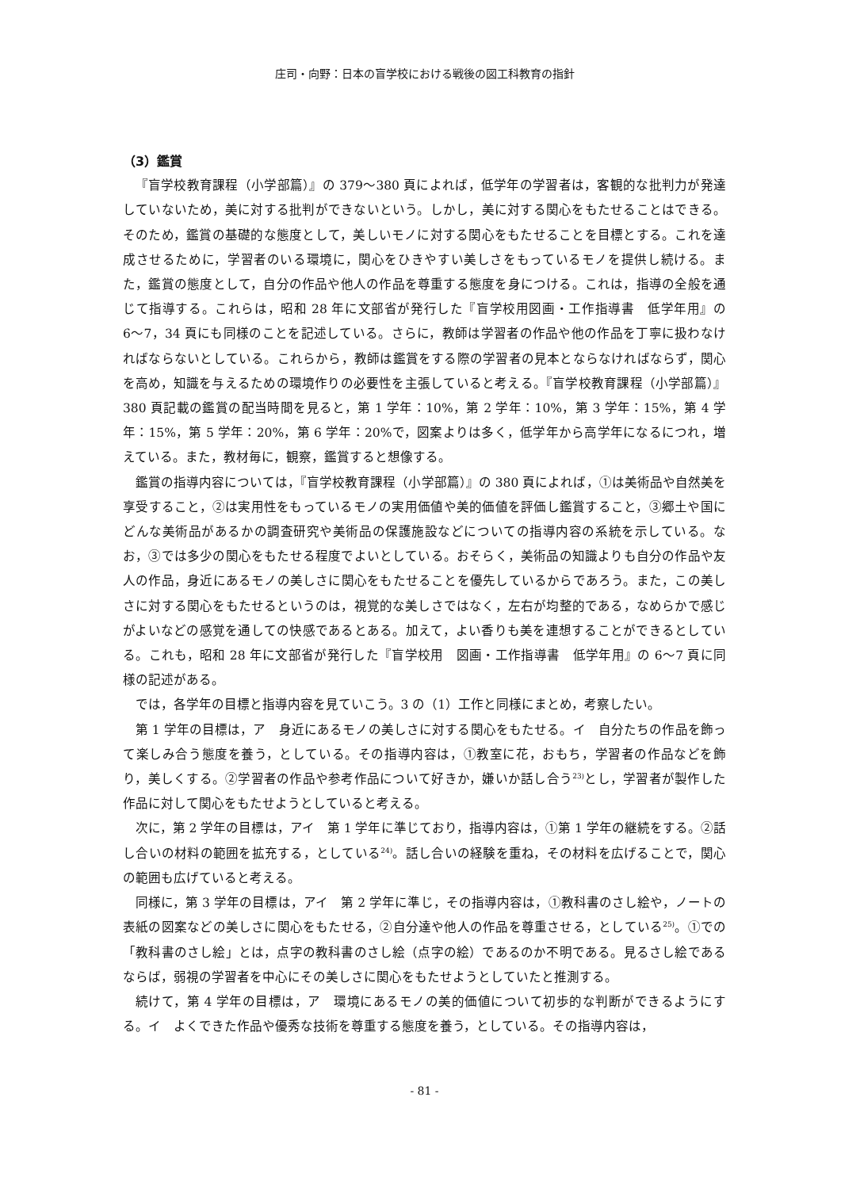庄司・向野：日本の盲学校における戦後の図工科教育の指針
（3）鑑賞
『盲学校教育課程（小学部篇）』の 379〜380 頁によれば，低学年の学習者は，客観的な批判力が発達していないため，美に対する批判ができないという。しかし，美に対する関心をもたせることはできる。そのため，鑑賞の基礎的な態度として，美しいモノに対する関心をもたせることを目標とする。これを達成させるために，学習者のいる環境に，関心をひきやすい美しさをもっているモノを提供し続ける。また，鑑賞の態度として，自分の作品や他人の作品を尊重する態度を身につける。これは，指導の全般を通じて指導する。これらは，昭和 28 年に文部省が発行した『盲学校用図画・工作指導書　低学年用』の 6〜7，34 頁にも同様のことを記述している。さらに，教師は学習者の作品や他の作品を丁寧に扱わなければならないとしている。これらから，教師は鑑賞をする際の学習者の見本とならなければならず，関心を高め，知識を与えるための環境作りの必要性を主張していると考える。『盲学校教育課程（小学部篇）』380 頁記載の鑑賞の配当時間を見ると，第 1 学年：10%，第 2 学年：10%，第 3 学年：15%，第 4 学年：15%，第 5 学年：20%，第 6 学年：20%で，図案よりは多く，低学年から高学年になるにつれ，増えている。また，教材毎に，観察，鑑賞すると想像する。
鑑賞の指導内容については，『盲学校教育課程（小学部篇）』の 380 頁によれば，①は美術品や自然美を享受すること，②は実用性をもっているモノの実用価値や美的価値を評価し鑑賞すること，③郷土や国にどんな美術品があるかの調査研究や美術品の保護施設などについての指導内容の系統を示している。なお，③では多少の関心をもたせる程度でよいとしている。おそらく，美術品の知識よりも自分の作品や友人の作品，身近にあるモノの美しさに関心をもたせることを優先しているからであろう。また，この美しさに対する関心をもたせるというのは，視覚的な美しさではなく，左右が均整的である，なめらかで感じがよいなどの感覚を通しての快感であるとある。加えて，よい香りも美を連想することができるとしている。これも，昭和 28 年に文部省が発行した『盲学校用　図画・工作指導書　低学年用』の 6〜7 頁に同様の記述がある。
では，各学年の目標と指導内容を見ていこう。3 の（1）工作と同様にまとめ，考察したい。
第 1 学年の目標は，ア　身近にあるモノの美しさに対する関心をもたせる。イ　自分たちの作品を飾って楽しみ合う態度を養う，としている。その指導内容は，①教室に花，おもち，学習者の作品などを飾り，美しくする。②学習者の作品や参考作品について好きか，嫌いか話し合う<sup>23)</sup>とし，学習者が製作した作品に対して関心をもたせようとしていると考える。
次に，第 2 学年の目標は，アイ　第 1 学年に準じており，指導内容は，①第 1 学年の継続をする。②話し合いの材料の範囲を拡充する，としている<sup>24)</sup>。話し合いの経験を重ね，その材料を広げることで，関心の範囲も広げていると考える。
同様に，第 3 学年の目標は，アイ　第 2 学年に準じ，その指導内容は，①教科書のさし絵や，ノートの表紙の図案などの美しさに関心をもたせる，②自分達や他人の作品を尊重させる，としている<sup>25)</sup>。①での「教科書のさし絵」とは，点字の教科書のさし絵（点字の絵）であるのか不明である。見るさし絵であるならば，弱視の学習者を中心にその美しさに関心をもたせようとしていたと推測する。
続けて，第 4 学年の目標は，ア　環境にあるモノの美的価値について初歩的な判断ができるようにする。イ　よくできた作品や優秀な技術を尊重する態度を養う，としている。その指導内容は，
- 81 -